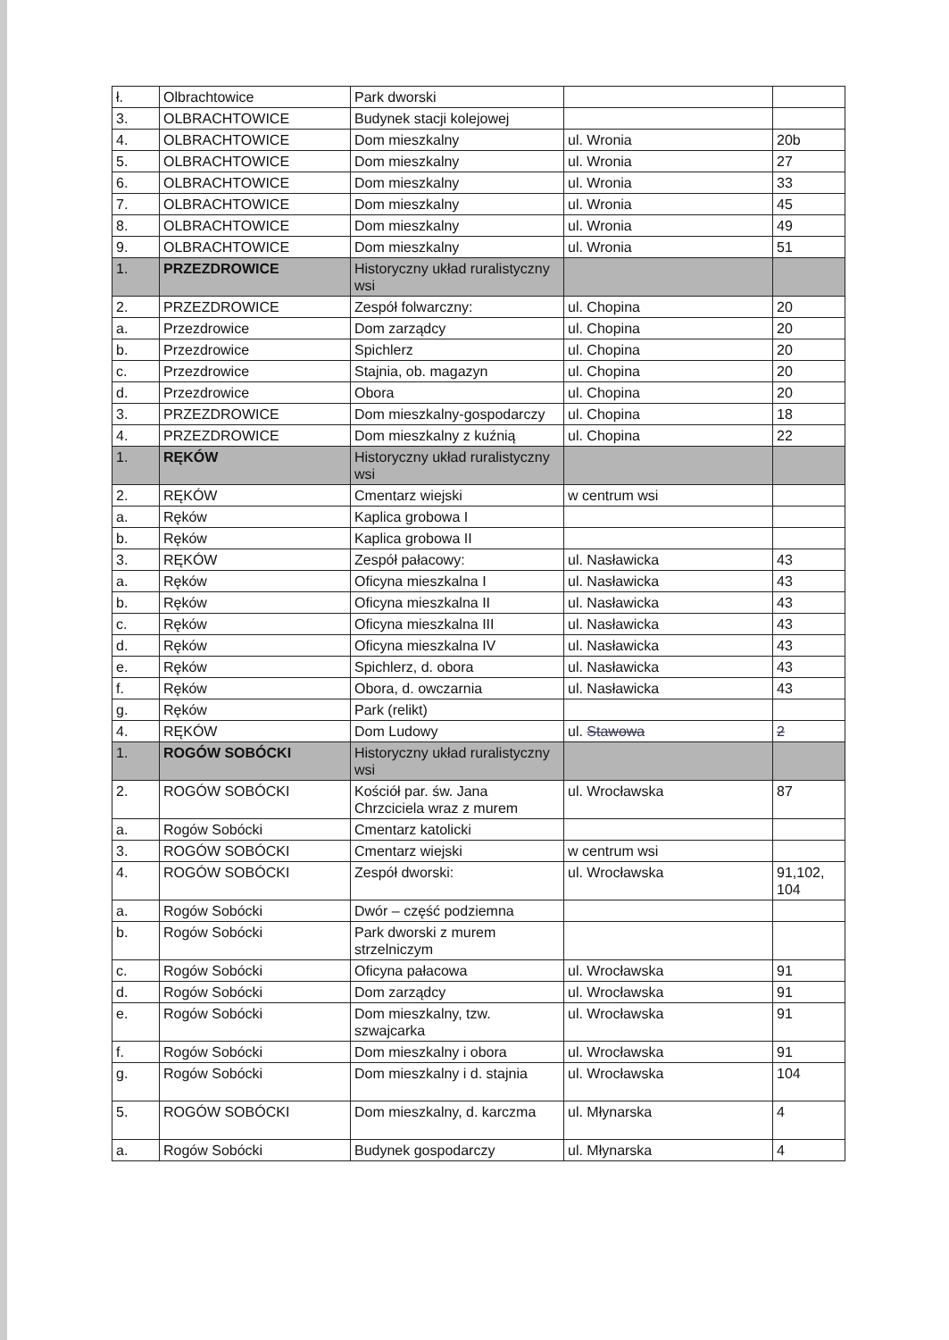| ł. | Olbrachtowice | Park dworski | | |
| 3. | OLBRACHTOWICE | Budynek stacji kolejowej | | |
| 4. | OLBRACHTOWICE | Dom mieszkalny | ul. Wronia | 20b |
| 5. | OLBRACHTOWICE | Dom mieszkalny | ul. Wronia | 27 |
| 6. | OLBRACHTOWICE | Dom mieszkalny | ul. Wronia | 33 |
| 7. | OLBRACHTOWICE | Dom mieszkalny | ul. Wronia | 45 |
| 8. | OLBRACHTOWICE | Dom mieszkalny | ul. Wronia | 49 |
| 9. | OLBRACHTOWICE | Dom mieszkalny | ul. Wronia | 51 |
| 1. | PRZEZDROWICE | Historyczny układ ruralistyczny wsi | | |
| 2. | PRZEZDROWICE | Zespół folwarczny: | ul. Chopina | 20 |
| a. | Przezdrowice | Dom zarządcy | ul. Chopina | 20 |
| b. | Przezdrowice | Spichlerz | ul. Chopina | 20 |
| c. | Przezdrowice | Stajnia, ob. magazyn | ul. Chopina | 20 |
| d. | Przezdrowice | Obora | ul. Chopina | 20 |
| 3. | PRZEZDROWICE | Dom mieszkalny-gospodarczy | ul. Chopina | 18 |
| 4. | PRZEZDROWICE | Dom mieszkalny z kuźnią | ul. Chopina | 22 |
| 1. | RĘKÓW | Historyczny układ ruralistyczny wsi | | |
| 2. | RĘKÓW | Cmentarz wiejski | w centrum wsi | |
| a. | Ręków | Kaplica grobowa I | | |
| b. | Ręków | Kaplica grobowa II | | |
| 3. | RĘKÓW | Zespół pałacowy: | ul. Nasławicka | 43 |
| a. | Ręków | Oficyna mieszkalna I | ul. Nasławicka | 43 |
| b. | Ręków | Oficyna mieszkalna II | ul. Nasławicka | 43 |
| c. | Ręków | Oficyna mieszkalna III | ul. Nasławicka | 43 |
| d. | Ręków | Oficyna mieszkalna IV | ul. Nasławicka | 43 |
| e. | Ręków | Spichlerz, d. obora | ul. Nasławicka | 43 |
| f. | Ręków | Obora, d. owczarnia | ul. Nasławicka | 43 |
| g. | Ręków | Park (relikt) | | |
| 4. | RĘKÓW | Dom Ludowy | ul. Stawowa | 2 |
| 1. | ROGÓW SOBÓCKI | Historyczny układ ruralistyczny wsi | | |
| 2. | ROGÓW SOBÓCKI | Kościół par. św. Jana Chrzciciela wraz z murem | ul. Wrocławska | 87 |
| a. | Rogów Sobócki | Cmentarz katolicki | | |
| 3. | ROGÓW SOBÓCKI | Cmentarz wiejski | w centrum wsi | |
| 4. | ROGÓW SOBÓCKI | Zespół dworski: | ul. Wrocławska | 91,102, 104 |
| a. | Rogów Sobócki | Dwór – część podziemna | | |
| b. | Rogów Sobócki | Park dworski z murem strzelniczym | | |
| c. | Rogów Sobócki | Oficyna pałacowa | ul. Wrocławska | 91 |
| d. | Rogów Sobócki | Dom zarządcy | ul. Wrocławska | 91 |
| e. | Rogów Sobócki | Dom mieszkalny, tzw. szwajcarka | ul. Wrocławska | 91 |
| f. | Rogów Sobócki | Dom mieszkalny i obora | ul. Wrocławska | 91 |
| g. | Rogów Sobócki | Dom mieszkalny i d. stajnia | ul. Wrocławska | 104 |
| 5. | ROGÓW SOBÓCKI | Dom mieszkalny, d. karczma | ul. Młynarska | 4 |
| a. | Rogów Sobócki | Budynek gospodarczy | ul. Młynarska | 4 |